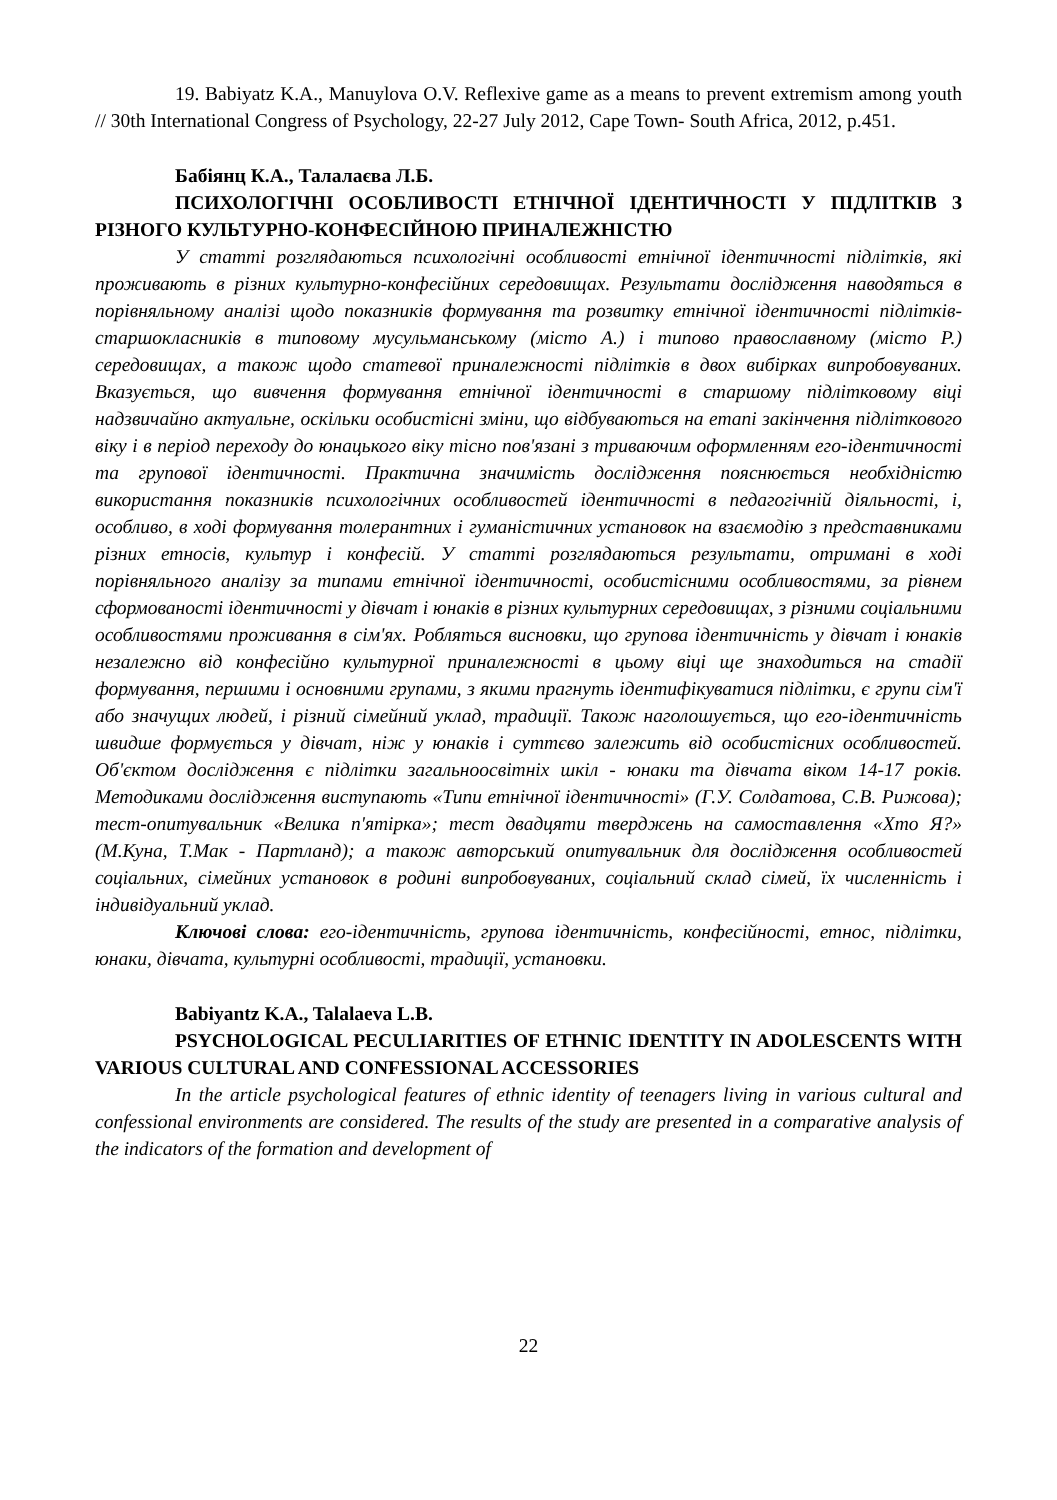19. Babiyatz K.A., Manuylova O.V. Reflexive game as a means to prevent extremism among youth // 30th International Congress of Psychology, 22-27 July 2012, Cape Town- South Africa, 2012, p.451.
Бабіянц К.А., Талалаєва Л.Б.
ПСИХОЛОГІЧНІ ОСОБЛИВОСТІ ЕТНІЧНОЇ ІДЕНТИЧНОСТІ У ПІДЛІТКІВ З РІЗНОГО КУЛЬТУРНО-КОНФЕСІЙНОЮ ПРИНАЛЕЖНІСТЮ
У статті розглядаються психологічні особливості етнічної ідентичності підлітків, які проживають в різних культурно-конфесійних середовищах. Результати дослідження наводяться в порівняльному аналізі щодо показників формування та розвитку етнічної ідентичності підлітків-старшокласників в типовому мусульманському (місто А.) і типово православному (місто Р.) середовищах, а також щодо статевої приналежності підлітків в двох вибірках випробовуваних. Вказується, що вивчення формування етнічної ідентичності в старшому підлітковому віці надзвичайно актуальне, оскільки особистісні зміни, що відбуваються на етапі закінчення підліткового віку і в період переходу до юнацького віку тісно пов'язані з триваючим оформленням его-ідентичності та групової ідентичності. Практична значимість дослідження пояснюється необхідністю використання показників психологічних особливостей ідентичності в педагогічній діяльності, і, особливо, в ході формування толерантних і гуманістичних установок на взаємодію з представниками різних етносів, культур і конфесій. У статті розглядаються результати, отримані в ході порівняльного аналізу за типами етнічної ідентичності, особистісними особливостями, за рівнем сформованості ідентичності у дівчат і юнаків в різних культурних середовищах, з різними соціальними особливостями проживання в сім'ях. Робляться висновки, що групова ідентичність у дівчат і юнаків незалежно від конфесійно культурної приналежності в цьому віці ще знаходиться на стадії формування, першими і основними групами, з якими прагнуть ідентифікуватися підлітки, є групи сім'ї або значущих людей, і різний сімейний уклад, традиції. Також наголошується, що его-ідентичність швидше формується у дівчат, ніж у юнаків і суттєво залежить від особистісних особливостей. Об'єктом дослідження є підлітки загальноосвітніх шкіл - юнаки та дівчата віком 14-17 років. Методиками дослідження виступають «Типи етнічної ідентичності» (Г.У. Солдатова, С.В. Рижова); тест-опитувальник «Велика п'ятірка»; тест двадцяти тверджень на самоставлення «Хто Я?» (М.Куна, Т.Мак - Партланд); а також авторський опитувальник для дослідження особливостей соціальних, сімейних установок в родині випробовуваних, соціальний склад сімей, їх численність і індивідуальний уклад.
Ключові слова: его-ідентичність, групова ідентичність, конфесійності, етнос, підлітки, юнаки, дівчата, культурні особливості, традиції, установки.
Babiyantz K.A., Talalaeva L.B.
PSYCHOLOGICAL PECULIARITIES OF ETHNIC IDENTITY IN ADOLESCENTS WITH VARIOUS CULTURAL AND CONFESSIONAL ACCESSORIES
In the article psychological features of ethnic identity of teenagers living in various cultural and confessional environments are considered. The results of the study are presented in a comparative analysis of the indicators of the formation and development of
22